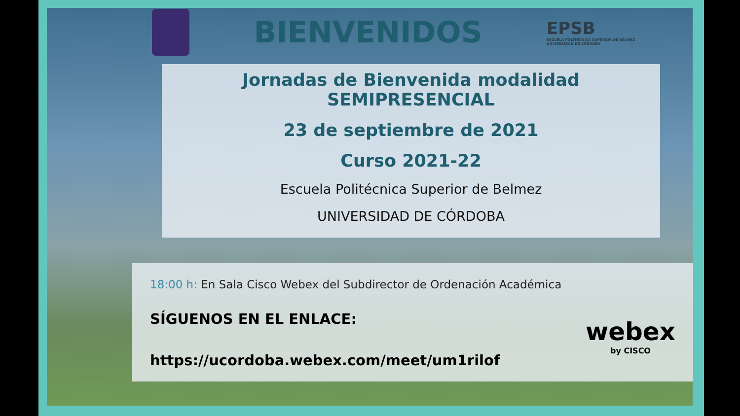BIENVENIDOS
EPSB
ESCUELA POLITÉCNICA SUPERIOR DE BELMEZ
UNIVERSIDAD DE CÓRDOBA
Jornadas de Bienvenida modalidad SEMIPRESENCIAL
23 de septiembre de 2021
Curso 2021-22
Escuela Politécnica Superior de Belmez
UNIVERSIDAD DE CÓRDOBA
18:00 h: En Sala Cisco Webex del Subdirector de Ordenación Académica
SÍGUENOS EN EL ENLACE:
https://ucordoba.webex.com/meet/um1rilof
webex
by CISCO